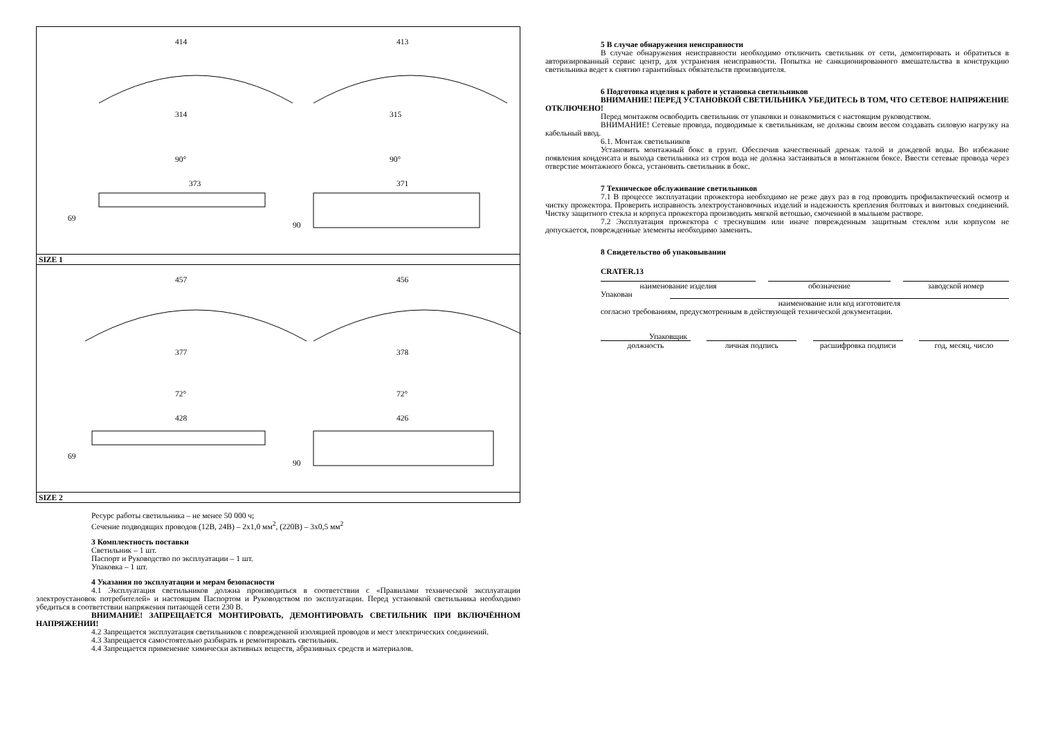414
413
314
315
90°
90°
373
371
69
90
SIZE 1
457
456
377
378
72°
72°
428
426
69
90
SIZE 2
Ресурс работы светильника – не менее 50 000 ч;
Сечение подводящих проводов (12В, 24В) – 2x1,0 мм<sup>2</sup>, (220В) – 3x0,5 мм<sup>2</sup>
3 Комплектность поставки
Светильник – 1 шт.
Паспорт и Руководство по эксплуатации – 1 шт.
Упаковка – 1 шт.
4 Указания по эксплуатации и мерам безопасности
4.1 Эксплуатация светильников должна производиться в соответствии с «Правилами технической эксплуатации электроустановок потребителей» и настоящим Паспортом и Руководством по эксплуатации. Перед установкой светильника необходимо убедиться в соответствии напряжения питающей сети 230 В.
ВНИМАНИЕ! ЗАПРЕЩАЕТСЯ МОНТИРОВАТЬ, ДЕМОНТИРОВАТЬ СВЕТИЛЬНИК ПРИ ВКЛЮЧЁННОМ НАПРЯЖЕНИИ!
4.2 Запрещается эксплуатация светильников с поврежденной изоляцией проводов и мест электрических соединений.
4.3 Запрещается самостоятельно разбирать и ремонтировать светильник.
4.4 Запрещается применение химически активных веществ, абразивных средств и материалов.
5 В случае обнаружения неисправности
В случае обнаружения неисправности необходимо отключить светильник от сети, демонтировать и обратиться в авторизированный сервис центр, для устранения неисправности. Попытка не санкционированного вмешательства в конструкцию светильника ведет к снятию гарантийных обязательств производителя.
6 Подготовка изделия к работе и установка светильников
ВНИМАНИЕ! ПЕРЕД УСТАНОВКОЙ СВЕТИЛЬНИКА УБЕДИТЕСЬ В ТОМ, ЧТО СЕТЕВОЕ НАПРЯЖЕНИЕ ОТКЛЮЧЕНО!
Перед монтажом освободить светильник от упаковки и ознакомиться с настоящим руководством.
ВНИМАНИЕ! Сетевые провода, подводимые к светильникам, не должны своим весом создавать силовую нагрузку на кабельный ввод.
6.1. Монтаж светильников
Установить монтажный бокс в грунт. Обеспечив качественный дренаж талой и дождевой воды. Во избежание появления конденсата и выхода светильника из строя вода не должна застаиваться в монтажном боксе. Ввести сетевые провода через отверстие монтажного бокса, установить светильник в бокс.
7 Техническое обслуживание светильников
7.1 В процессе эксплуатации прожектора необходимо не реже двух раз в год проводить профилактический осмотр и чистку прожектора. Проверить исправность электроустановочных изделий и надежность крепления болтовых и винтовых соединений. Чистку защитного стекла и корпуса прожектора производить мягкой ветошью, смоченной в мыльном растворе.
7.2 Эксплуатация прожектора с треснувшим или иначе поврежденным защитным стеклом или корпусом не допускается, поврежденные элементы необходимо заменить.
8 Свидетельство об упаковывании
CRATER.13
наименование изделия обозначение заводской номер
Упакован
наименование или код изготовителя
согласно требованиям, предусмотренным в действующей технической документации.
Упаковщик
должность личная подпись расшифровка подписи год, месяц, число